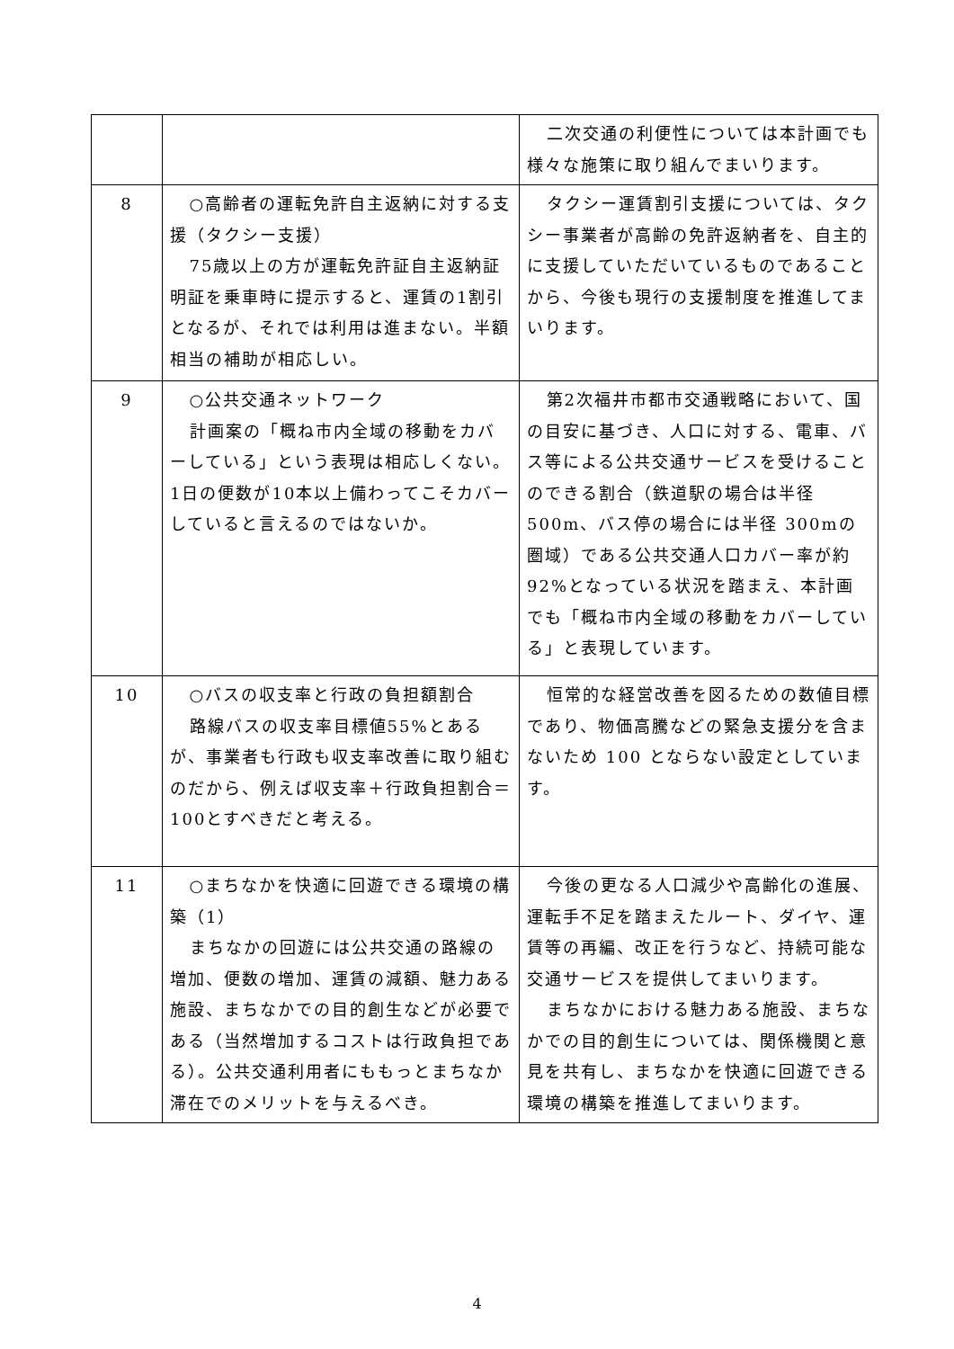| | | 二次交通の利便性については本計画でも様々な施策に取り組んでまいります。 |
| 8 | ○高齢者の運転免許自主返納に対する支援（タクシー支援） 75歳以上の方が運転免許証自主返納証明証を乗車時に提示すると、運賃の1割引となるが、それでは利用は進まない。半額相当の補助が相応しい。 | タクシー運賃割引支援については、タクシー事業者が高齢の免許返納者を、自主的に支援していただいているものであることから、今後も現行の支援制度を推進してまいります。 |
| 9 | ○公共交通ネットワーク 計画案の「概ね市内全域の移動をカバーしている」という表現は相応しくない。1日の便数が10本以上備わってこそカバーしていると言えるのではないか。 | 第2次福井市都市交通戦略において、国の目安に基づき、人口に対する、電車、バス等による公共交通サービスを受けることのできる割合（鉄道駅の場合は半径500m、バス停の場合には半径 300mの圏域）である公共交通人口カバー率が約92%となっている状況を踏まえ、本計画でも「概ね市内全域の移動をカバーしている」と表現しています。 |
| 10 | ○バスの収支率と行政の負担額割合 路線バスの収支率目標値55%とあるが、事業者も行政も収支率改善に取り組むのだから、例えば収支率＋行政負担割合＝100とすべきだと考える。 | 恒常的な経営改善を図るための数値目標であり、物価高騰などの緊急支援分を含まないため 100 とならない設定としています。 |
| 11 | ○まちなかを快適に回遊できる環境の構築（1） まちなかの回遊には公共交通の路線の増加、便数の増加、運賃の減額、魅力ある施設、まちなかでの目的創生などが必要である（当然増加するコストは行政負担である）。公共交通利用者にももっとまちなか滞在でのメリットを与えるべき。 | 今後の更なる人口減少や高齢化の進展、運転手不足を踏まえたルート、ダイヤ、運賃等の再編、改正を行うなど、持続可能な交通サービスを提供してまいります。 まちなかにおける魅力ある施設、まちなかでの目的創生については、関係機関と意見を共有し、まちなかを快適に回遊できる環境の構築を推進してまいります。 |
4